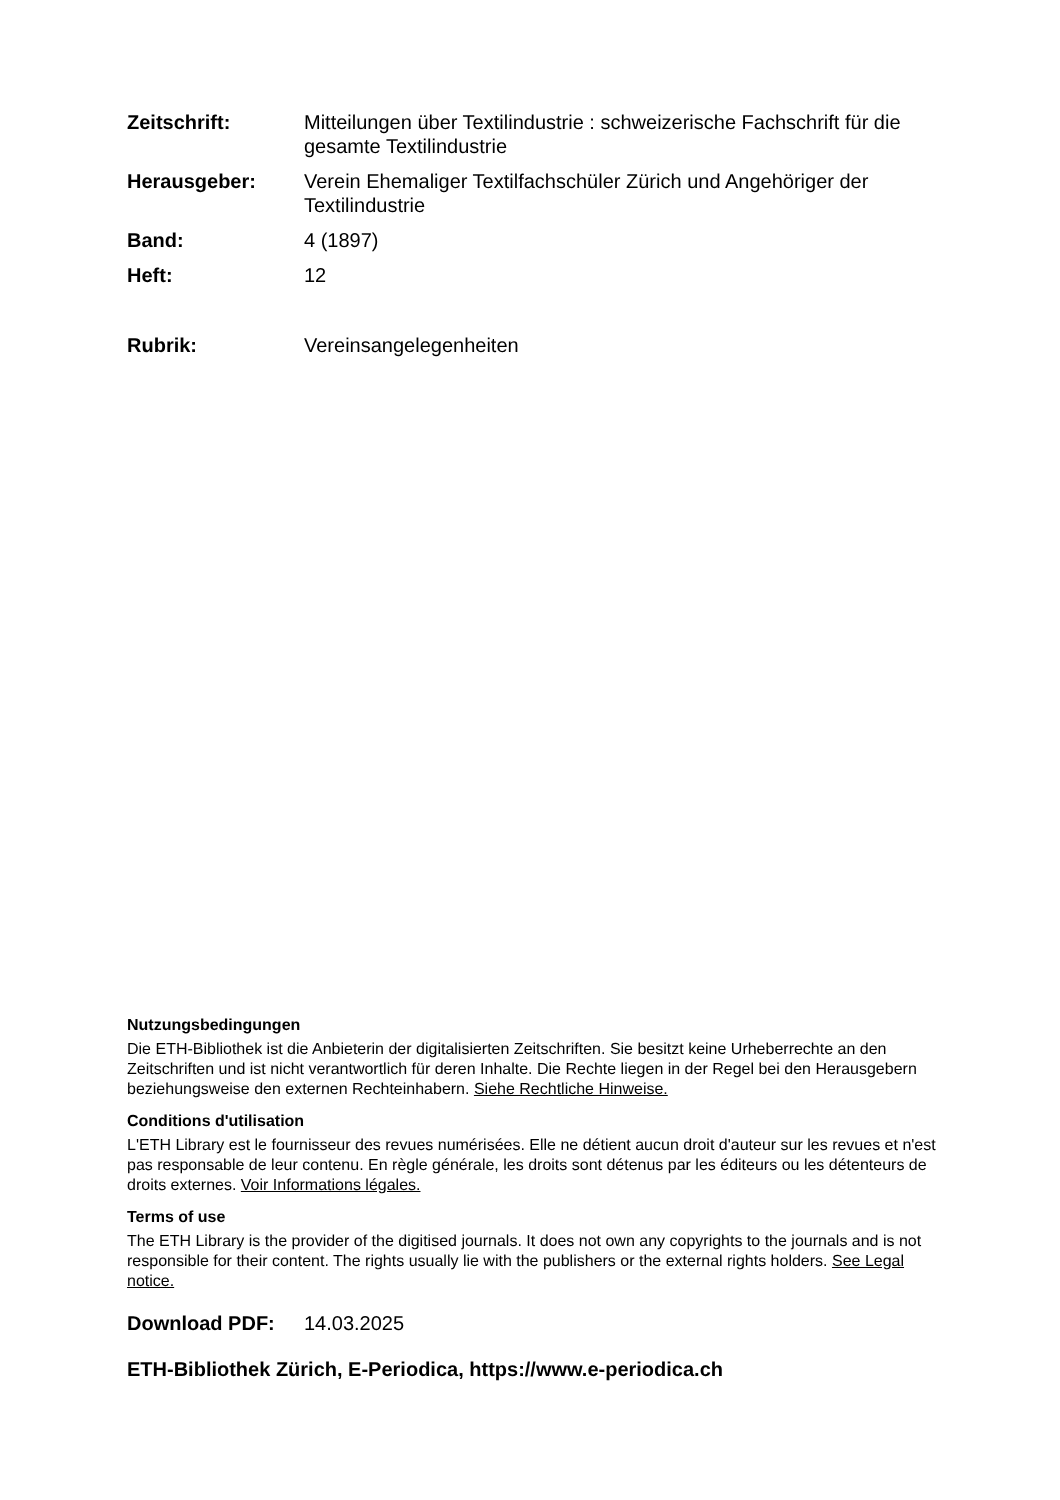Zeitschrift: Mitteilungen über Textilindustrie : schweizerische Fachschrift für die gesamte Textilindustrie
Herausgeber: Verein Ehemaliger Textilfachschüler Zürich und Angehöriger der Textilindustrie
Band: 4 (1897)
Heft: 12
Rubrik: Vereinsangelegenheiten
Nutzungsbedingungen
Die ETH-Bibliothek ist die Anbieterin der digitalisierten Zeitschriften. Sie besitzt keine Urheberrechte an den Zeitschriften und ist nicht verantwortlich für deren Inhalte. Die Rechte liegen in der Regel bei den Herausgebern beziehungsweise den externen Rechteinhabern. Siehe Rechtliche Hinweise.
Conditions d'utilisation
L'ETH Library est le fournisseur des revues numérisées. Elle ne détient aucun droit d'auteur sur les revues et n'est pas responsable de leur contenu. En règle générale, les droits sont détenus par les éditeurs ou les détenteurs de droits externes. Voir Informations légales.
Terms of use
The ETH Library is the provider of the digitised journals. It does not own any copyrights to the journals and is not responsible for their content. The rights usually lie with the publishers or the external rights holders. See Legal notice.
Download PDF: 14.03.2025
ETH-Bibliothek Zürich, E-Periodica, https://www.e-periodica.ch